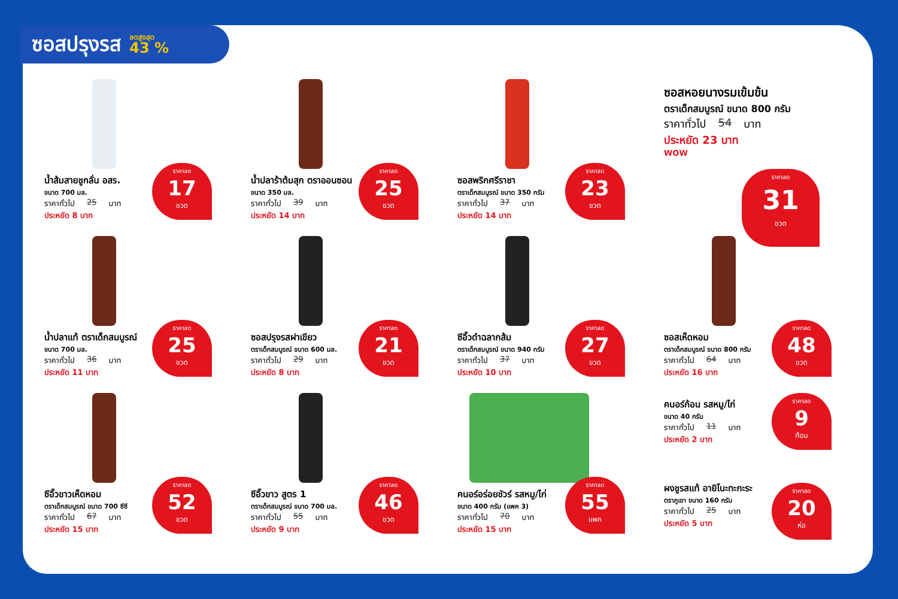ซอสปรุงรส
ลดสูงสุด
43 %
น้ำส้มสายชูกลั่น อสร.
ขนาด 700 มล.
ราคาทั่วไป 25 บาท
ประหยัด 8 บาท
ราคาลด
17
ขวด
น้ำปลาร้าต้มสุก ตราออนซอน
ขนาด 350 มล.
ราคาทั่วไป 39 บาท
ประหยัด 14 บาท
ราคาลด
25
ขวด
ซอสพริกศรีราชา
ตราเด็กสมบูรณ์ ขนาด 350 กรัม
ราคาทั่วไป 37 บาท
ประหยัด 14 บาท
ราคาลด
23
ขวด
ซอสหอยนางรมเข้มข้น
ตราเด็กสมบูรณ์ ขนาด 800 กรัม
ราคาทั่วไป 54 บาท
ประหยัด 23 บาท
WOW
ราคาลด
31
ขวด
น้ำปลาแท้ ตราเด็กสมบูรณ์
ขนาด 700 มล.
ราคาทั่วไป 36 บาท
ประหยัด 11 บาท
ราคาลด
25
ขวด
ซอสปรุงรสฝาเขียว
ตราเด็กสมบูรณ์ ขนาด 600 มล.
ราคาทั่วไป 29 บาท
ประหยัด 8 บาท
ราคาลด
21
ขวด
ซีอิ๊วดำฉลากส้ม
ตราเด็กสมบูรณ์ ขนาด 940 กรัม
ราคาทั่วไป 37 บาท
ประหยัด 10 บาท
ราคาลด
27
ขวด
ซอสเห็ดหอม
ตราเด็กสมบูรณ์ ขนาด 800 กรัม
ราคาทั่วไป 64 บาท
ประหยัด 16 บาท
ราคาลด
48
ขวด
ซีอิ๊วขาวเห็ดหอม
ตราเด็กสมบูรณ์ ขนาด 700 ซีซี
ราคาทั่วไป 67 บาท
ประหยัด 15 บาท
ราคาลด
52
ขวด
ซีอิ๊วขาว สูตร 1
ตราเด็กสมบูรณ์ ขนาด 700 มล.
ราคาทั่วไป 55 บาท
ประหยัด 9 บาท
ราคาลด
46
ขวด
คนอร์อร่อยชัวร์ รสหมู/ไก่
ขนาด 400 กรัม (แพค 3)
ราคาทั่วไป 70 บาท
ประหยัด 15 บาท
ราคาลด
55
แพค
คนอร์ก้อน รสหมู/ไก่
ขนาด 40 กรัม
ราคาทั่วไป 11 บาท
ประหยัด 2 บาท
ราคาลด
9
ก้อน
ผงชูรสแท้ อายิโนะทะกะระ
ตราภูเขา ขนาด 160 กรัม
ราคาทั่วไป 25 บาท
ประหยัด 5 บาท
ราคาลด
20
ห่อ